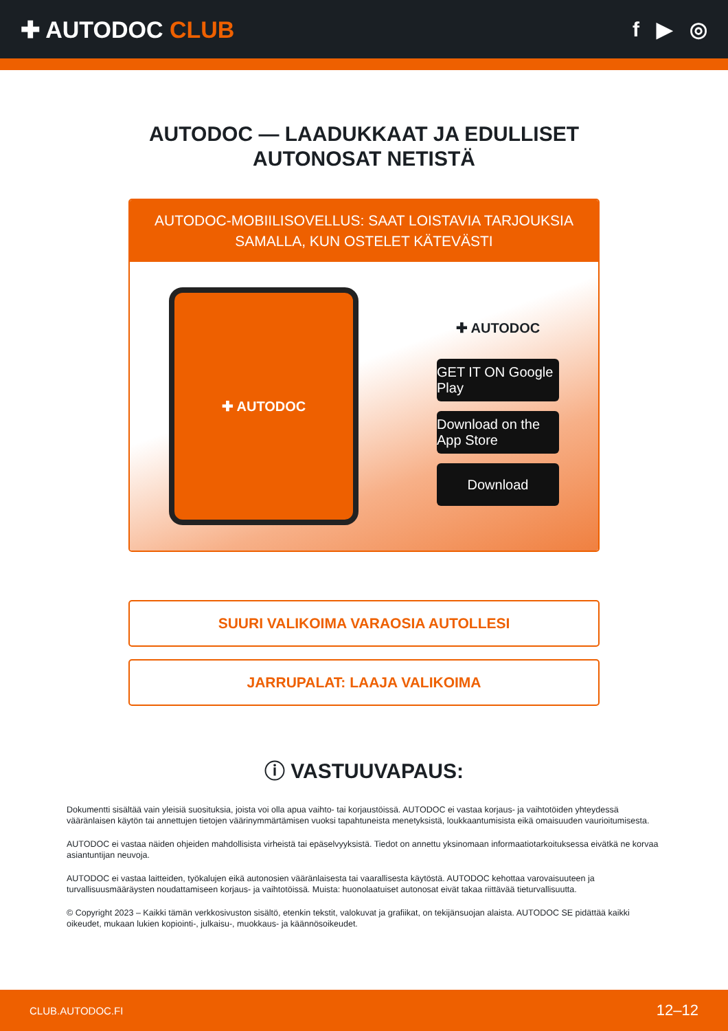✚ AUTODOC CLUB f ▶ ◎
AUTODOC — LAADUKKAAT JA EDULLISET
AUTONOSAT NETISTÄ
AUTODOC-MOBIILISOVELLUS: SAAT LOISTAVIA TARJOUKSIA SAMALLA, KUN OSTELET KÄTEVÄSTI
✚ AUTODOC
✚ AUTODOC
GET IT ON Google Play
Download on the App Store
Download
SUURI VALIKOIMA VARAOSIA AUTOLLESI
JARRUPALAT: LAAJA VALIKOIMA
ⓘ VASTUUVAPAUS:
Dokumentti sisältää vain yleisiä suosituksia, joista voi olla apua vaihto- tai korjaustöissä. AUTODOC ei vastaa korjaus- ja vaihtotöiden yhteydessä vääränlaisen käytön tai annettujen tietojen väärinymmärtämisen vuoksi tapahtuneista menetyksistä, loukkaantumisista eikä omaisuuden vaurioitumisesta.
AUTODOC ei vastaa näiden ohjeiden mahdollisista virheistä tai epäselvyyksistä. Tiedot on annettu yksinomaan informaatiotarkoituksessa eivätkä ne korvaa asiantuntijan neuvoja.
AUTODOC ei vastaa laitteiden, työkalujen eikä autonosien vääränlaisesta tai vaarallisesta käytöstä. AUTODOC kehottaa varovaisuuteen ja turvallisuusmääräysten noudattamiseen korjaus- ja vaihtotöissä. Muista: huonolaatuiset autonosat eivät takaa riittävää tieturvallisuutta.
© Copyright 2023 – Kaikki tämän verkkosivuston sisältö, etenkin tekstit, valokuvat ja grafiikat, on tekijänsuojan alaista. AUTODOC SE pidättää kaikki oikeudet, mukaan lukien kopiointi-, julkaisu-, muokkaus- ja käännösoikeudet.
CLUB.AUTODOC.FI 12–12